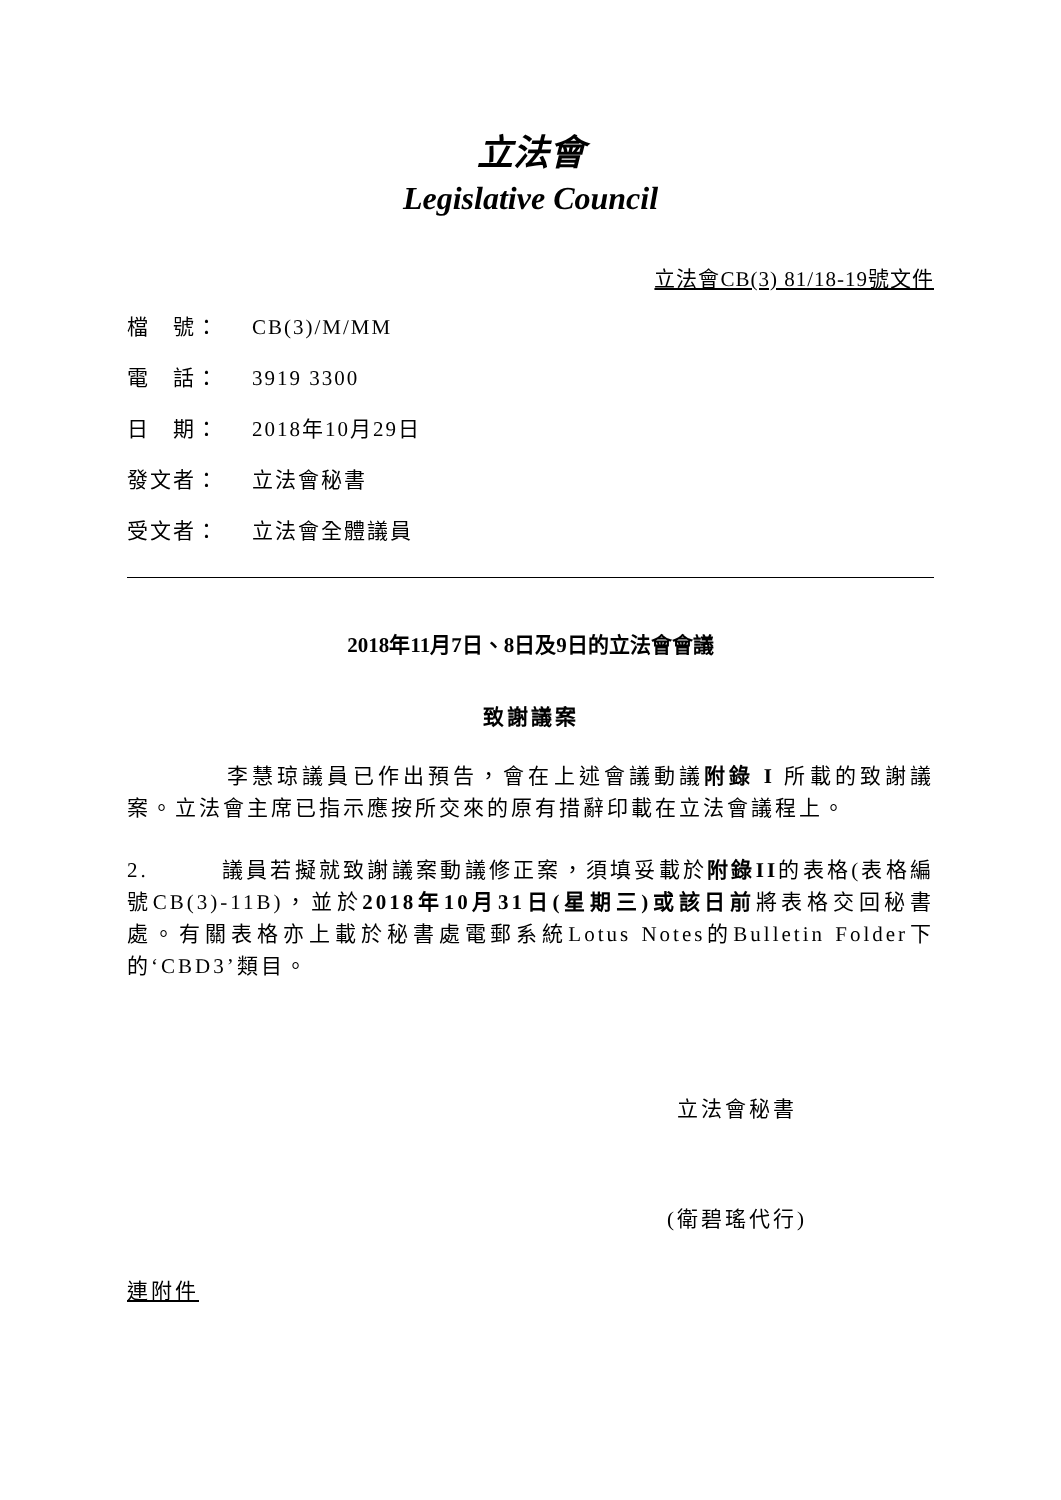立法會
Legislative Council
立法會CB(3) 81/18-19號文件
檔　號： CB(3)/M/MM
電　話： 3919 3300
日　期： 2018年10月29日
發文者： 立法會秘書
受文者： 立法會全體議員
2018年11月7日、8日及9日的立法會會議
致謝議案
李慧琼議員已作出預告，會在上述會議動議附錄 I 所載的致謝議案。立法會主席已指示應按所交來的原有措辭印載在立法會議程上。
2.　　　議員若擬就致謝議案動議修正案，須填妥載於附錄II的表格(表格編號CB(3)-11B)，並於2018年10月31日(星期三)或該日前將表格交回秘書處。有關表格亦上載於秘書處電郵系統Lotus Notes的Bulletin Folder下的‘CBD3’類目。
立法會秘書
(衛碧瑤代行)
連附件